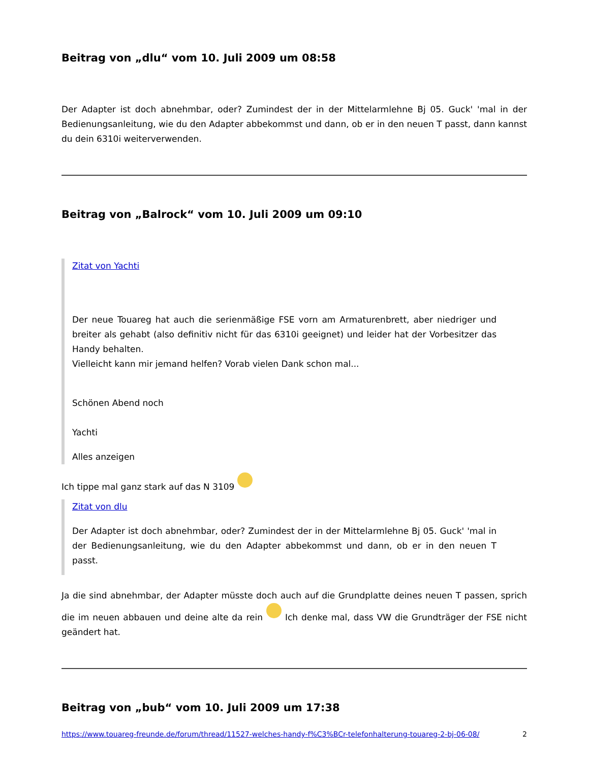Beitrag von „dlu“ vom 10. Juli 2009 um 08:58
Der Adapter ist doch abnehmbar, oder? Zumindest der in der Mittelarmlehne Bj 05. Guck' 'mal in der Bedienungsanleitung, wie du den Adapter abbekommst und dann, ob er in den neuen T passt, dann kannst du dein 6310i weiterverwenden.
Beitrag von „Balrock“ vom 10. Juli 2009 um 09:10
Zitat von Yachti
Der neue Touareg hat auch die serienmäßige FSE vorn am Armaturenbrett, aber niedriger und breiter als gehabt (also definitiv nicht für das 6310i geeignet) und leider hat der Vorbesitzer das Handy behalten.
Vielleicht kann mir jemand helfen? Vorab vielen Dank schon mal...
Schönen Abend noch
Yachti
Alles anzeigen
Ich tippe mal ganz stark auf das N 3109
Zitat von dlu
Der Adapter ist doch abnehmbar, oder? Zumindest der in der Mittelarmlehne Bj 05. Guck' 'mal in der Bedienungsanleitung, wie du den Adapter abbekommst und dann, ob er in den neuen T passt.
Ja die sind abnehmbar, der Adapter müsste doch auch auf die Grundplatte deines neuen T passen, sprich die im neuen abbauen und deine alte da rein Ich denke mal, dass VW die Grundträger der FSE nicht geändert hat.
Beitrag von „bub“ vom 10. Juli 2009 um 17:38
https://www.touareg-freunde.de/forum/thread/11527-welches-handy-f%C3%BCr-telefonhalterung-touareg-2-bj-06-08/ 2